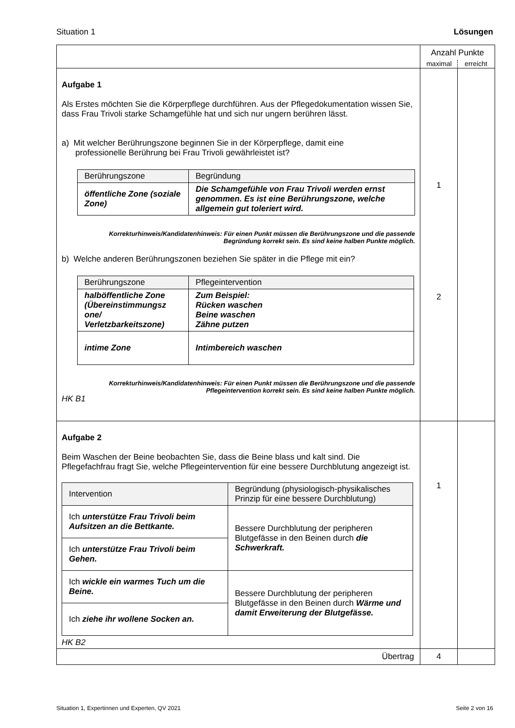Situation 1 Lösungen
| | Anzahl Punkte maximal erreicht | |
| Aufgabe 1 Als Erstes möchten Sie die Körperpflege durchführen. Aus der Pflegedokumentation wissen Sie, dass Frau Trivoli starke Schamgefühle hat und sich nur ungern berühren lässt. a) Mit welcher Berührungszone beginnen Sie in der Körperpflege, damit eine professionelle Berührung bei Frau Trivoli gewährleistet ist? / Berührungszone / Begründung / / öffentliche Zone (soziale Zone) / Die Schamgefühle von Frau Trivoli werden ernst genommen. Es ist eine Berührungszone, welche allgemein gut toleriert wird. / Korrekturhinweis/Kandidatenhinweis: Für einen Punkt müssen die Berührungszone und die passende Begründung korrekt sein. Es sind keine halben Punkte möglich. b) Welche anderen Berührungszonen beziehen Sie später in die Pflege mit ein? / Berührungszone / Pflegeintervention / / halböffentliche Zone (Übereinstimmungsz one/ Verletzbarkeitszone) / Zum Beispiel: Rücken waschen Beine waschen Zähne putzen / / intime Zone / Intimbereich waschen / Korrekturhinweis/Kandidatenhinweis: Für einen Punkt müssen die Berührungszone und die passende Pflegeintervention korrekt sein. Es sind keine halben Punkte möglich. HK B1 | 1 2 | |
| Aufgabe 2 Beim Waschen der Beine beobachten Sie, dass die Beine blass und kalt sind. Die Pflegefachfrau fragt Sie, welche Pflegeintervention für eine bessere Durchblutung angezeigt ist. / Intervention / Begründung (physiologisch-physikalisches Prinzip für eine bessere Durchblutung) / / Ich unterstütze Frau Trivoli beim Aufsitzen an die Bettkante. / Bessere Durchblutung der peripheren Blutgefässe in den Beinen durch die Schwerkraft. / / Ich unterstütze Frau Trivoli beim Gehen. / / / Ich wickle ein warmes Tuch um die Beine. / Bessere Durchblutung der peripheren Blutgefässe in den Beinen durch Wärme und damit Erweiterung der Blutgefässe. / / Ich ziehe ihr wollene Socken an. / / HK B2 | 1 | |
| Übertrag | 4 | |
Situation 1, Expertinnen und Experten, QV 2021 Seite 2 von 16